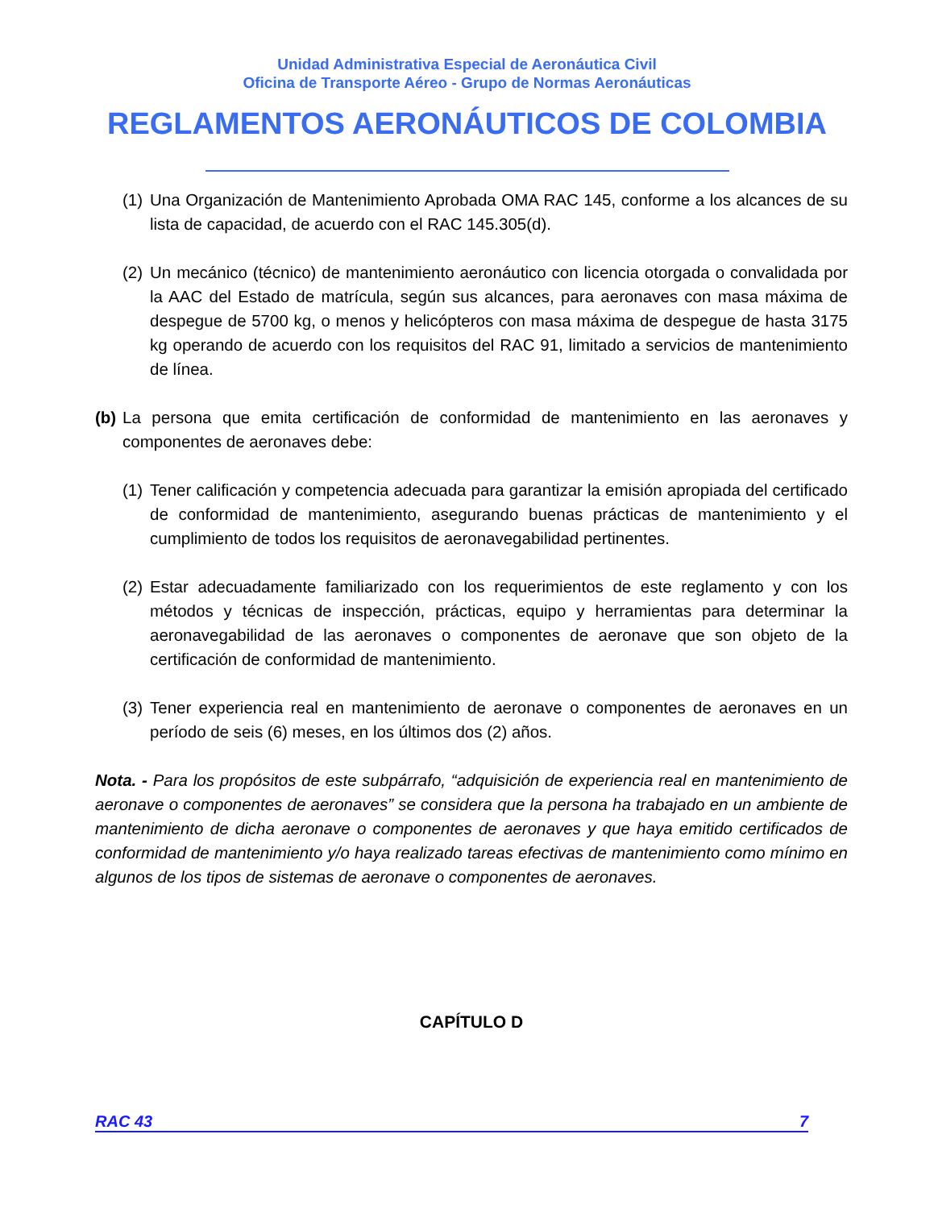Unidad Administrativa Especial de Aeronáutica Civil
Oficina de Transporte Aéreo - Grupo de Normas Aeronáuticas
REGLAMENTOS AERONÁUTICOS DE COLOMBIA
(1) Una Organización de Mantenimiento Aprobada OMA RAC 145, conforme a los alcances de su lista de capacidad, de acuerdo con el RAC 145.305(d).
(2) Un mecánico (técnico) de mantenimiento aeronáutico con licencia otorgada o convalidada por la AAC del Estado de matrícula, según sus alcances, para aeronaves con masa máxima de despegue de 5700 kg, o menos y helicópteros con masa máxima de despegue de hasta 3175 kg operando de acuerdo con los requisitos del RAC 91, limitado a servicios de mantenimiento de línea.
(b) La persona que emita certificación de conformidad de mantenimiento en las aeronaves y componentes de aeronaves debe:
(1) Tener calificación y competencia adecuada para garantizar la emisión apropiada del certificado de conformidad de mantenimiento, asegurando buenas prácticas de mantenimiento y el cumplimiento de todos los requisitos de aeronavegabilidad pertinentes.
(2) Estar adecuadamente familiarizado con los requerimientos de este reglamento y con los métodos y técnicas de inspección, prácticas, equipo y herramientas para determinar la aeronavegabilidad de las aeronaves o componentes de aeronave que son objeto de la certificación de conformidad de mantenimiento.
(3) Tener experiencia real en mantenimiento de aeronave o componentes de aeronaves en un período de seis (6) meses, en los últimos dos (2) años.
Nota. - Para los propósitos de este subpárrafo, “adquisición de experiencia real en mantenimiento de aeronave o componentes de aeronaves” se considera que la persona ha trabajado en un ambiente de mantenimiento de dicha aeronave o componentes de aeronaves y que haya emitido certificados de conformidad de mantenimiento y/o haya realizado tareas efectivas de mantenimiento como mínimo en algunos de los tipos de sistemas de aeronave o componentes de aeronaves.
CAPÍTULO D
RAC 43 7